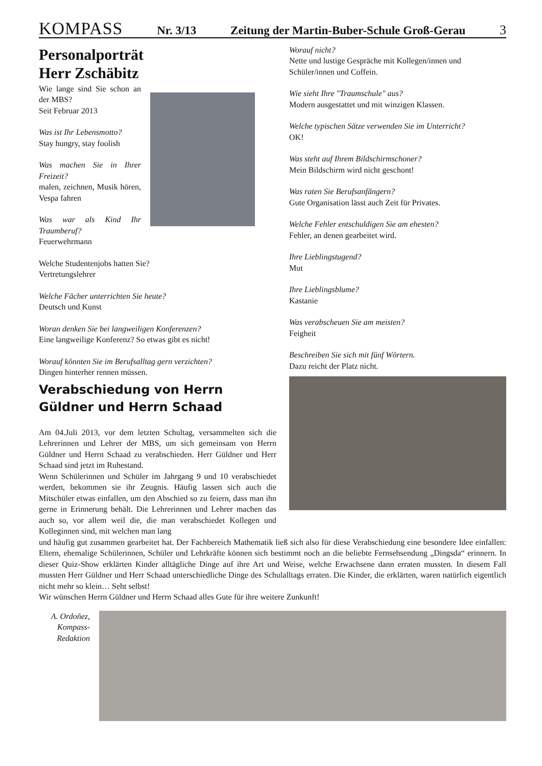KOMPASS Nr. 3/13 Zeitung der Martin-Buber-Schule Groß-Gerau 3
Personalporträt
Herr Zschäbitz
Wie lange sind Sie schon an der MBS?
Seit Februar 2013
Was ist Ihr Lebensmotto?
Stay hungry, stay foolish
Was machen Sie in Ihrer Freizeit?
malen, zeichnen, Musik hören, Vespa fahren
Was war als Kind Ihr Traumberuf?
Feuerwehrmann
Welche Studentenjobs hatten Sie?
Vertretungslehrer
Welche Fächer unterrichten Sie heute?
Deutsch und Kunst
Woran denken Sie bei langweiligen Konferenzen?
Eine langweilige Konferenz? So etwas gibt es nicht!
Worauf könnten Sie im Berufsalltag gern verzichten?
Dingen hinterher rennen müssen.
Verabschiedung von Herrn Güldner und Herrn Schaad
Am 04.Juli 2013, vor dem letzten Schultag, versammelten sich die Lehrerinnen und Lehrer der MBS, um sich gemeinsam von Herrn Güldner und Herrn Schaad zu verabschieden. Herr Güldner und Herr Schaad sind jetzt im Ruhestand.
Wenn Schülerinnen und Schüler im Jahrgang 9 und 10 verabschiedet werden, bekommen sie ihr Zeugnis. Häufig lassen sich auch die Mitschüler etwas einfallen, um den Abschied so zu feiern, dass man ihn gerne in Erinnerung behält. Die Lehrerinnen und Lehrer machen das auch so, vor allem weil die, die man verabschiedet Kollegen und Kolleginnen sind, mit welchen man lang
Worauf nicht?
Nette und lustige Gespräche mit Kollegen/innen und Schüler/innen und Coffein.
Wie sieht Ihre "Traumschule" aus?
Modern ausgestattet und mit winzigen Klassen.
Welche typischen Sätze verwenden Sie im Unterricht?
OK!
Was steht auf Ihrem Bildschirmschoner?
Mein Bildschirm wird nicht geschont!
Was raten Sie Berufsanfängern?
Gute Organisation lässt auch Zeit für Privates.
Welche Fehler entschuldigen Sie am ehesten?
Fehler, an denen gearbeitet wird.
Ihre Lieblingstugend?
Mut
Ihre Lieblingsblume?
Kastanie
Was verabscheuen Sie am meisten?
Feigheit
Beschreiben Sie sich mit fünf Wörtern.
Dazu reicht der Platz nicht.
und häufig gut zusammen gearbeitet hat. Der Fachbereich Mathematik ließ sich also für diese Verabschiedung eine besondere Idee einfallen: Eltern, ehemalige Schülerinnen, Schüler und Lehrkräfte können sich bestimmt noch an die beliebte Fernsehsendung „Dingsda“ erinnern. In dieser Quiz-Show erklärten Kinder alltägliche Dinge auf ihre Art und Weise, welche Erwachsene dann erraten mussten. In diesem Fall mussten Herr Güldner und Herr Schaad unterschiedliche Dinge des Schulalltags erraten. Die Kinder, die erklärten, waren natürlich eigentlich nicht mehr so klein… Seht selbst!
Wir wünschen Herrn Güldner und Herrn Schaad alles Gute für ihre weitere Zunkunft!
A. Ordoñez,
Kompass-
Redaktion